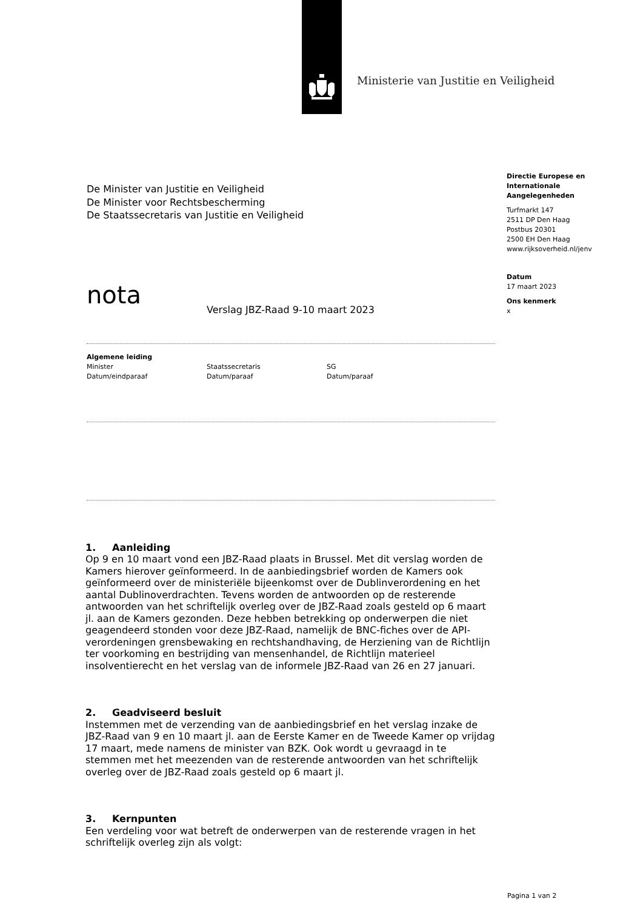Ministerie van Justitie en Veiligheid
De Minister van Justitie en Veiligheid
De Minister voor Rechtsbescherming
De Staatssecretaris van Justitie en Veiligheid
nota
Verslag JBZ-Raad 9-10 maart 2023
Algemene leiding
Minister
Datum/eindparaaf
Staatssecretaris
Datum/paraaf
SG
Datum/paraaf
1. Aanleiding
Op 9 en 10 maart vond een JBZ-Raad plaats in Brussel. Met dit verslag worden de Kamers hierover geïnformeerd. In de aanbiedingsbrief worden de Kamers ook geïnformeerd over de ministeriële bijeenkomst over de Dublinverordening en het aantal Dublinoverdrachten. Tevens worden de antwoorden op de resterende antwoorden van het schriftelijk overleg over de JBZ-Raad zoals gesteld op 6 maart jl. aan de Kamers gezonden. Deze hebben betrekking op onderwerpen die niet geagendeerd stonden voor deze JBZ-Raad, namelijk de BNC-fiches over de API-verordeningen grensbewaking en rechtshandhaving, de Herziening van de Richtlijn ter voorkoming en bestrijding van mensenhandel, de Richtlijn materieel insolventierecht en het verslag van de informele JBZ-Raad van 26 en 27 januari.
2. Geadviseerd besluit
Instemmen met de verzending van de aanbiedingsbrief en het verslag inzake de JBZ-Raad van 9 en 10 maart jl. aan de Eerste Kamer en de Tweede Kamer op vrijdag 17 maart, mede namens de minister van BZK. Ook wordt u gevraagd in te stemmen met het meezenden van de resterende antwoorden van het schriftelijk overleg over de JBZ-Raad zoals gesteld op 6 maart jl.
3. Kernpunten
Een verdeling voor wat betreft de onderwerpen van de resterende vragen in het schriftelijk overleg zijn als volgt:
Directie Europese en Internationale Aangelegenheden
Turfmarkt 147
2511 DP Den Haag
Postbus 20301
2500 EH Den Haag
www.rijksoverheid.nl/jenv
Datum
17 maart 2023
Ons kenmerk
x
Pagina 1 van 2